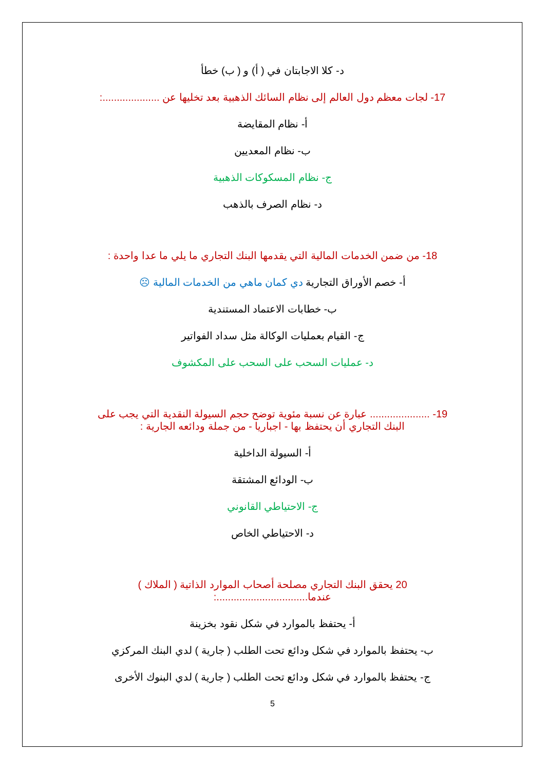د- كلا الاجابتان في ( أ) و ( ب) خطأ
17- لجات معظم دول العالم إلى نظام السائك الذهبية بعد تخليها عن ....................:
أ- نظام المقايضة
ب- نظام المعديين
ج- نظام المسكوكات الذهبية
د- نظام الصرف بالذهب
18- من ضمن الخدمات المالية التي يقدمها البنك التجاري ما يلي ما عدا واحدة :
أ- خصم الأوراق التجارية دي كمان ماهي من الخدمات المالية ☹
ب- خطابات الاعتماد المستندية
ج- القيام بعمليات الوكالة مثل سداد الفواتير
د- عمليات السحب على السحب على المكشوف
19- ..................... عبارة عن نسبة مئوية توضح حجم السيولة النقدية التي يجب على البنك التجاري أن يحتفظ بها - اجباريا - من جملة ودائعه الجارية :
أ- السيولة الداخلية
ب- الودائع المشتقة
ج- الاحتياطي القانوني
د- الاحتياطي الخاص
20 يحقق البنك التجاري مصلحة أصحاب الموارد الذاتية ( الملاك ) عندما................................:
أ- يحتفظ بالموارد في شكل نقود بخزينة
ب- يحتفظ بالموارد في شكل ودائع تحت الطلب ( جارية ) لدي البنك المركزي
ج- يحتفظ بالموارد في شكل ودائع تحت الطلب ( جارية ) لدي البنوك الأخرى
5